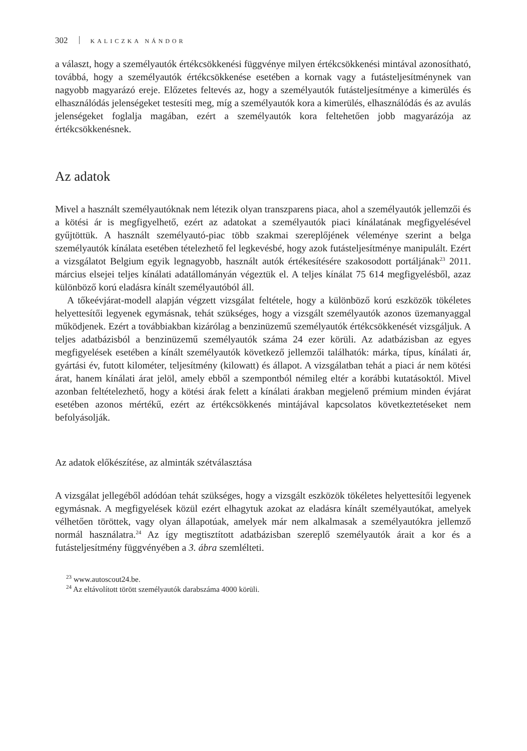302 KALICZKA NÁNDOR
a választ, hogy a személyautók értékcsökkenési függvénye milyen értékcsökkenési mintával azonosítható, továbbá, hogy a személyautók értékcsökkenése esetében a kornak vagy a futásteljesítménynek van nagyobb magyarázó ereje. Előzetes feltevés az, hogy a személyautók futásteljesítménye a kimerülés és elhasználódás jelenségeket testesíti meg, míg a személyautók kora a kimerülés, elhasználódás és az avulás jelenségeket foglalja magában, ezért a személyautók kora feltehetően jobb magyarázója az értékcsökkenésnek.
Az adatok
Mivel a használt személyautóknak nem létezik olyan transzparens piaca, ahol a személyautók jellemzői és a kötési ár is megfigyelhető, ezért az adatokat a személyautók piaci kínálatának megfigyelésével gyűjtöttük. A használt személyautó-piac több szakmai szereplőjének véleménye szerint a belga személyautók kínálata esetében tételezhető fel legkevésbé, hogy azok futásteljesítménye manipulált. Ezért a vizsgálatot Belgium egyik legnagyobb, használt autók értékesítésére szakosodott portáljának<sup>23</sup> 2011. március elsejei teljes kínálati adatállományán végeztük el. A teljes kínálat 75 614 megfigyelésből, azaz különböző korú eladásra kínált személyautóból áll.
A tőkeévjárat-modell alapján végzett vizsgálat feltétele, hogy a különböző korú eszközök tökéletes helyettesítői legyenek egymásnak, tehát szükséges, hogy a vizsgált személyautók azonos üzemanyaggal működjenek. Ezért a továbbiakban kizárólag a benzinüzemű személyautók értékcsökkenését vizsgáljuk. A teljes adatbázisból a benzinüzemű személyautók száma 24 ezer körüli. Az adatbázisban az egyes megfigyelések esetében a kínált személyautók következő jellemzői találhatók: márka, típus, kínálati ár, gyártási év, futott kilométer, teljesítmény (kilowatt) és állapot. A vizsgálatban tehát a piaci ár nem kötési árat, hanem kínálati árat jelöl, amely ebből a szempontból némileg eltér a korábbi kutatásoktól. Mivel azonban feltételezhető, hogy a kötési árak felett a kínálati árakban megjelenő prémium minden évjárat esetében azonos mértékű, ezért az értékcsökkenés mintájával kapcsolatos következtetéseket nem befolyásolják.
Az adatok előkészítése, az alminták szétválasztása
A vizsgálat jellegéből adódóan tehát szükséges, hogy a vizsgált eszközök tökéletes helyettesítői legyenek egymásnak. A megfigyelések közül ezért elhagytuk azokat az eladásra kínált személyautókat, amelyek vélhetően töröttek, vagy olyan állapotúak, amelyek már nem alkalmasak a személyautókra jellemző normál használatra.<sup>24</sup> Az így megtisztított adatbázisban szereplő személyautók árait a kor és a futásteljesítmény függvényében a 3. ábra szemlélteti.
<sup>23</sup> www.autoscout24.be.
<sup>24</sup> Az eltávolított törött személyautók darabszáma 4000 körüli.